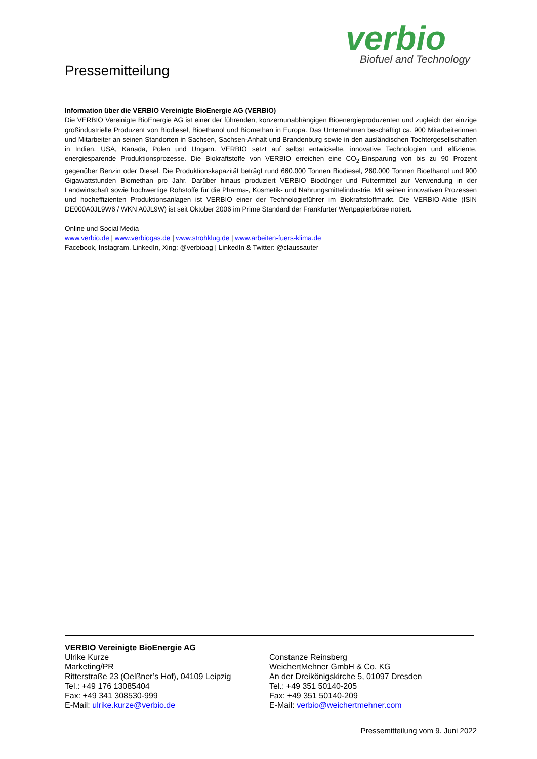verbio
Biofuel and Technology
Pressemitteilung
Information über die VERBIO Vereinigte BioEnergie AG (VERBIO)
Die VERBIO Vereinigte BioEnergie AG ist einer der führenden, konzernunabhängigen Bioenergieproduzenten und zugleich der einzige großindustrielle Produzent von Biodiesel, Bioethanol und Biomethan in Europa. Das Unternehmen beschäftigt ca. 900 Mitarbeiterinnen und Mitarbeiter an seinen Standorten in Sachsen, Sachsen-Anhalt und Brandenburg sowie in den ausländischen Tochtergesellschaften in Indien, USA, Kanada, Polen und Ungarn. VERBIO setzt auf selbst entwickelte, innovative Technologien und effiziente, energiesparende Produktionsprozesse. Die Biokraftstoffe von VERBIO erreichen eine CO<sub>2</sub>-Einsparung von bis zu 90 Prozent gegenüber Benzin oder Diesel. Die Produktionskapazität beträgt rund 660.000 Tonnen Biodiesel, 260.000 Tonnen Bioethanol und 900 Gigawattstunden Biomethan pro Jahr. Darüber hinaus produziert VERBIO Biodünger und Futtermittel zur Verwendung in der Landwirtschaft sowie hochwertige Rohstoffe für die Pharma-, Kosmetik- und Nahrungsmittelindustrie. Mit seinen innovativen Prozessen und hocheffizienten Produktionsanlagen ist VERBIO einer der Technologieführer im Biokraftstoffmarkt. Die VERBIO-Aktie (ISIN DE000A0JL9W6 / WKN A0JL9W) ist seit Oktober 2006 im Prime Standard der Frankfurter Wertpapierbörse notiert.
Online und Social Media
www.verbio.de | www.verbiogas.de | www.strohklug.de | www.arbeiten-fuers-klima.de
Facebook, Instagram, LinkedIn, Xing: @verbioag | LinkedIn & Twitter: @claussauter
VERBIO Vereinigte BioEnergie AG
Ulrike Kurze
Marketing/PR
Ritterstraße 23 (Oelßner’s Hof), 04109 Leipzig
Tel.: +49 176 13085404
Fax: +49 341 308530-999
E-Mail: ulrike.kurze@verbio.de
Constanze Reinsberg
WeichertMehner GmbH & Co. KG
An der Dreikönigskirche 5, 01097 Dresden
Tel.: +49 351 50140-205
Fax: +49 351 50140-209
E-Mail: verbio@weichertmehner.com
Pressemitteilung vom 9. Juni 2022